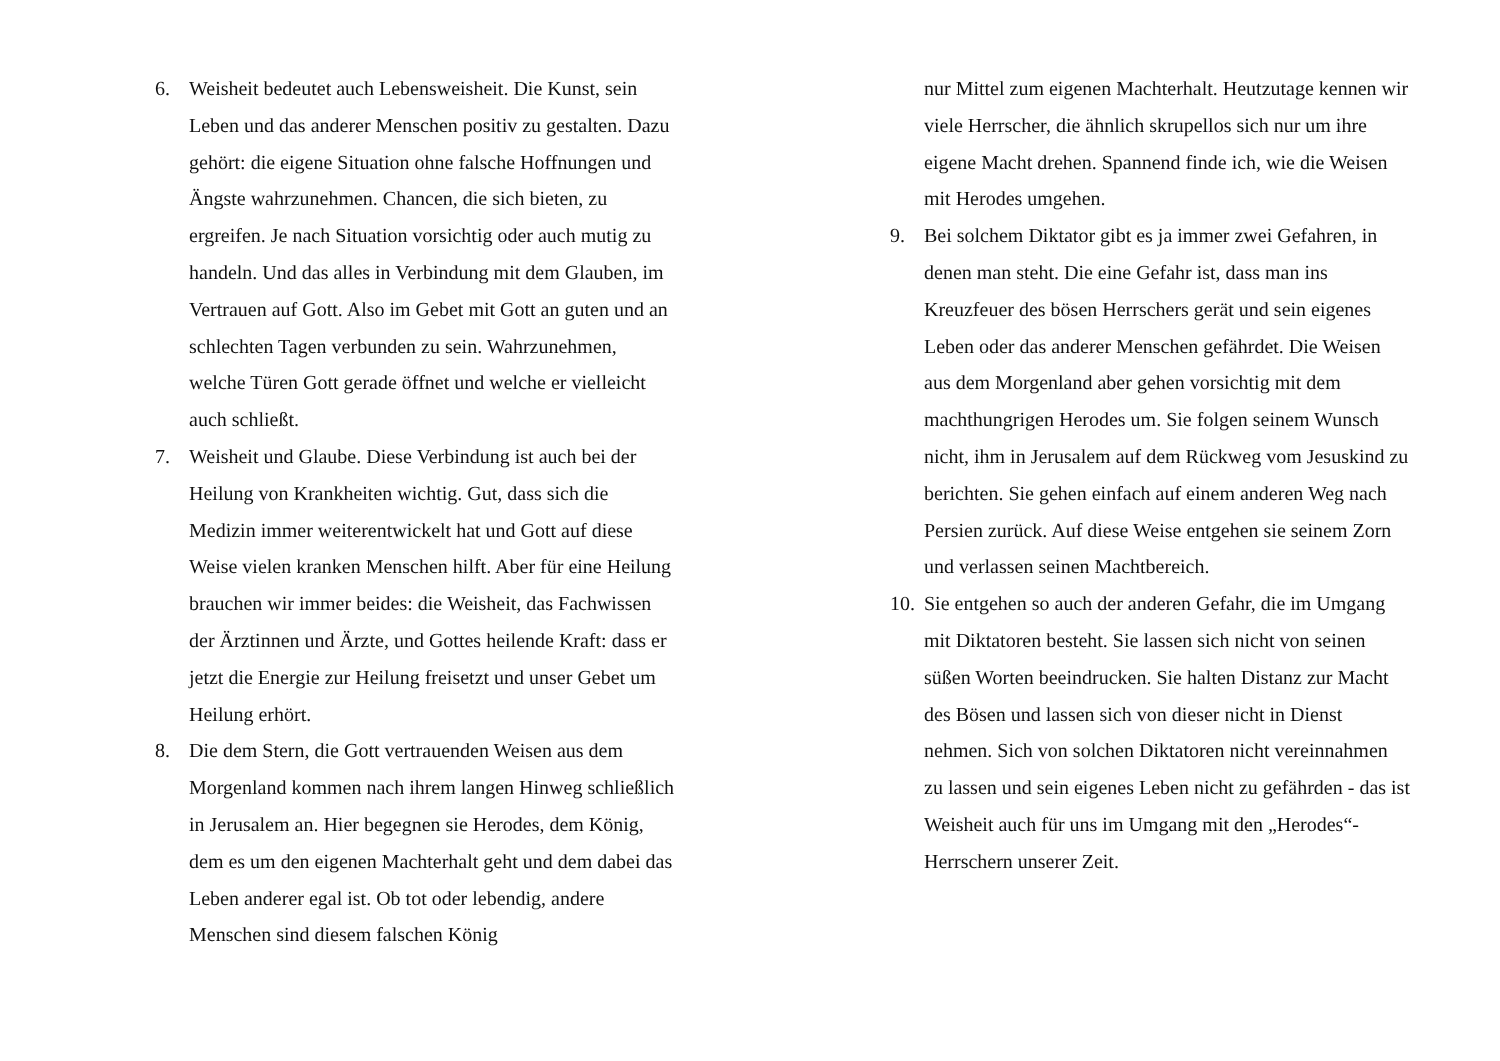6. Weisheit bedeutet auch Lebensweisheit. Die Kunst, sein Leben und das anderer Menschen positiv zu gestalten. Dazu gehört: die eigene Situation ohne falsche Hoffnungen und Ängste wahrzunehmen. Chancen, die sich bieten, zu ergreifen. Je nach Situation vorsichtig oder auch mutig zu handeln. Und das alles in Verbindung mit dem Glauben, im Vertrauen auf Gott. Also im Gebet mit Gott an guten und an schlechten Tagen verbunden zu sein. Wahrzunehmen, welche Türen Gott gerade öffnet und welche er vielleicht auch schließt.
7. Weisheit und Glaube. Diese Verbindung ist auch bei der Heilung von Krankheiten wichtig. Gut, dass sich die Medizin immer weiterentwickelt hat und Gott auf diese Weise vielen kranken Menschen hilft. Aber für eine Heilung brauchen wir immer beides: die Weisheit, das Fachwissen der Ärztinnen und Ärzte, und Gottes heilende Kraft: dass er jetzt die Energie zur Heilung freisetzt und unser Gebet um Heilung erhört.
8. Die dem Stern, die Gott vertrauenden Weisen aus dem Morgenland kommen nach ihrem langen Hinweg schließlich in Jerusalem an. Hier begegnen sie Herodes, dem König, dem es um den eigenen Machterhalt geht und dem dabei das Leben anderer egal ist. Ob tot oder lebendig, andere Menschen sind diesem falschen König
nur Mittel zum eigenen Machterhalt. Heutzutage kennen wir viele Herrscher, die ähnlich skrupellos sich nur um ihre eigene Macht drehen. Spannend finde ich, wie die Weisen mit Herodes umgehen.
9. Bei solchem Diktator gibt es ja immer zwei Gefahren, in denen man steht. Die eine Gefahr ist, dass man ins Kreuzfeuer des bösen Herrschers gerät und sein eigenes Leben oder das anderer Menschen gefährdet. Die Weisen aus dem Morgenland aber gehen vorsichtig mit dem machthungrigen Herodes um. Sie folgen seinem Wunsch nicht, ihm in Jerusalem auf dem Rückweg vom Jesuskind zu berichten. Sie gehen einfach auf einem anderen Weg nach Persien zurück. Auf diese Weise entgehen sie seinem Zorn und verlassen seinen Machtbereich.
10.
Sie entgehen so auch der anderen Gefahr, die im Umgang mit Diktatoren besteht. Sie lassen sich nicht von seinen süßen Worten beeindrucken. Sie halten Distanz zur Macht des Bösen und lassen sich von dieser nicht in Dienst nehmen. Sich von solchen Diktatoren nicht vereinnahmen zu lassen und sein eigenes Leben nicht zu gefährden - das ist Weisheit auch für uns im Umgang mit den „Herodes“-Herrschern unserer Zeit.